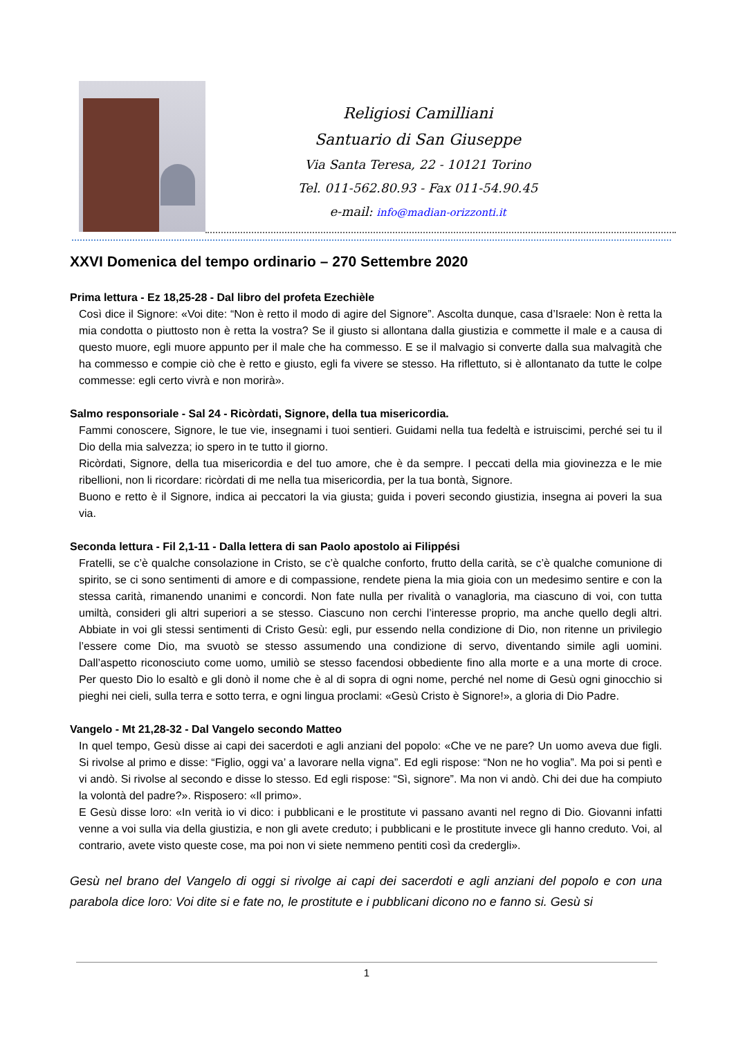Religiosi Camilliani
Santuario di San Giuseppe
Via Santa Teresa, 22 - 10121 Torino
Tel. 011-562.80.93 - Fax 011-54.90.45
e-mail: info@madian-orizzonti.it
XXVI Domenica del tempo ordinario – 270 Settembre 2020
Prima lettura - Ez 18,25-28 - Dal libro del profeta Ezechièle
Così dice il Signore: «Voi dite: “Non è retto il modo di agire del Signore”. Ascolta dunque, casa d’Israele: Non è retta la mia condotta o piuttosto non è retta la vostra? Se il giusto si allontana dalla giustizia e commette il male e a causa di questo muore, egli muore appunto per il male che ha commesso. E se il malvagio si converte dalla sua malvagità che ha commesso e compie ciò che è retto e giusto, egli fa vivere se stesso. Ha riflettuto, si è allontanato da tutte le colpe commesse: egli certo vivrà e non morirà».
Salmo responsoriale - Sal 24 - Ricòrdati, Signore, della tua misericordia.
Fammi conoscere, Signore, le tue vie, insegnami i tuoi sentieri. Guidami nella tua fedeltà e istruiscimi, perché sei tu il Dio della mia salvezza; io spero in te tutto il giorno.
Ricòrdati, Signore, della tua misericordia e del tuo amore, che è da sempre. I peccati della mia giovinezza e le mie ribellioni, non li ricordare: ricòrdati di me nella tua misericordia, per la tua bontà, Signore.
Buono e retto è il Signore, indica ai peccatori la via giusta; guida i poveri secondo giustizia, insegna ai poveri la sua via.
Seconda lettura - Fil 2,1-11 - Dalla lettera di san Paolo apostolo ai Filippési
Fratelli, se c’è qualche consolazione in Cristo, se c’è qualche conforto, frutto della carità, se c’è qualche comunione di spirito, se ci sono sentimenti di amore e di compassione, rendete piena la mia gioia con un medesimo sentire e con la stessa carità, rimanendo unanimi e concordi. Non fate nulla per rivalità o vanagloria, ma ciascuno di voi, con tutta umiltà, consideri gli altri superiori a se stesso. Ciascuno non cerchi l’interesse proprio, ma anche quello degli altri. Abbiate in voi gli stessi sentimenti di Cristo Gesù: egli, pur essendo nella condizione di Dio, non ritenne un privilegio l’essere come Dio, ma svuotò se stesso assumendo una condizione di servo, diventando simile agli uomini. Dall’aspetto riconosciuto come uomo, umiliò se stesso facendosi obbediente fino alla morte e a una morte di croce. Per questo Dio lo esaltò e gli donò il nome che è al di sopra di ogni nome, perché nel nome di Gesù ogni ginocchio si pieghi nei cieli, sulla terra e sotto terra, e ogni lingua proclami: «Gesù Cristo è Signore!», a gloria di Dio Padre.
Vangelo - Mt 21,28-32 - Dal Vangelo secondo Matteo
In quel tempo, Gesù disse ai capi dei sacerdoti e agli anziani del popolo: «Che ve ne pare? Un uomo aveva due figli. Si rivolse al primo e disse: “Figlio, oggi va’ a lavorare nella vigna”. Ed egli rispose: “Non ne ho voglia”. Ma poi si pentì e vi andò. Si rivolse al secondo e disse lo stesso. Ed egli rispose: “Sì, signore”. Ma non vi andò. Chi dei due ha compiuto la volontà del padre?». Risposero: «Il primo».
E Gesù disse loro: «In verità io vi dico: i pubblicani e le prostitute vi passano avanti nel regno di Dio. Giovanni infatti venne a voi sulla via della giustizia, e non gli avete creduto; i pubblicani e le prostitute invece gli hanno creduto. Voi, al contrario, avete visto queste cose, ma poi non vi siete nemmeno pentiti così da credergli».
Gesù nel brano del Vangelo di oggi si rivolge ai capi dei sacerdoti e agli anziani del popolo e con una parabola dice loro: Voi dite si e fate no, le prostitute e i pubblicani dicono no e fanno si. Gesù si
1